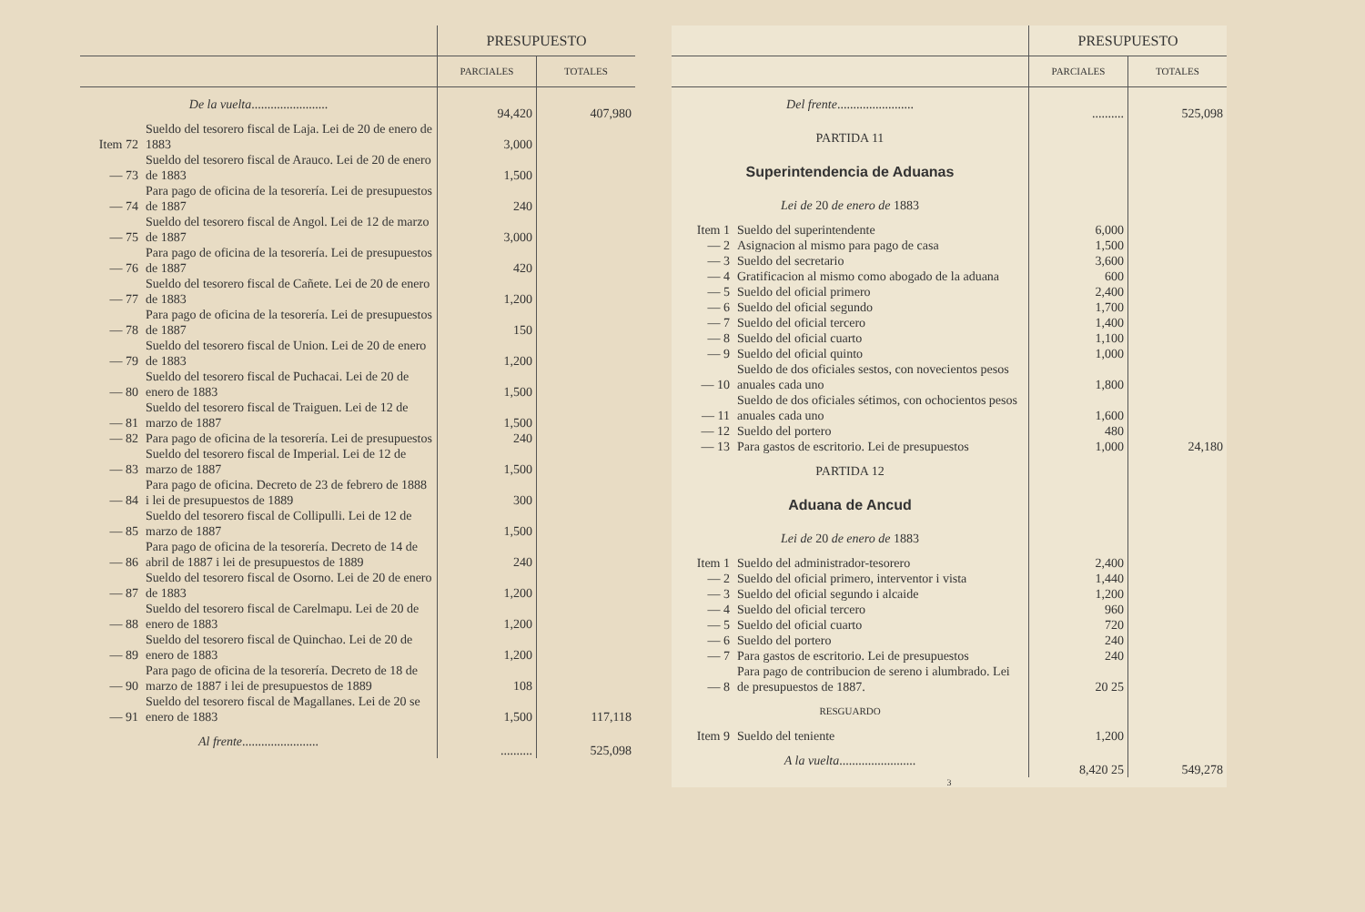| | | PRESUPUESTO | |
| --- | --- | --- | --- |
| | | PARCIALES | TOTALES |
| De la vuelta ........................ | | 94,420 | 407,980 |
| Item 72 | Sueldo del tesorero fiscal de Laja. Lei de 20 de enero de 1883 | 3,000 | |
| — 73 | Sueldo del tesorero fiscal de Arauco. Lei de 20 de enero de 1883 | 1,500 | |
| — 74 | Para pago de oficina de la tesorería. Lei de presupuestos de 1887 | 240 | |
| — 75 | Sueldo del tesorero fiscal de Angol. Lei de 12 de marzo de 1887 | 3,000 | |
| — 76 | Para pago de oficina de la tesorería. Lei de presupuestos de 1887 | 420 | |
| — 77 | Sueldo del tesorero fiscal de Cañete. Lei de 20 de enero de 1883 | 1,200 | |
| — 78 | Para pago de oficina de la tesorería. Lei de presupuestos de 1887 | 150 | |
| — 79 | Sueldo del tesorero fiscal de Union. Lei de 20 de enero de 1883 | 1,200 | |
| — 80 | Sueldo del tesorero fiscal de Puchacai. Lei de 20 de enero de 1883 | 1,500 | |
| — 81 | Sueldo del tesorero fiscal de Traiguen. Lei de 12 de marzo de 1887 | 1,500 | |
| — 82 | Para pago de oficina de la tesorería. Lei de presupuestos | 240 | |
| — 83 | Sueldo del tesorero fiscal de Imperial. Lei de 12 de marzo de 1887 | 1,500 | |
| — 84 | Para pago de oficina. Decreto de 23 de febrero de 1888 i lei de presupuestos de 1889 | 300 | |
| — 85 | Sueldo del tesorero fiscal de Collipulli. Lei de 12 de marzo de 1887 | 1,500 | |
| — 86 | Para pago de oficina de la tesorería. Decreto de 14 de abril de 1887 i lei de presupuestos de 1889 | 240 | |
| — 87 | Sueldo del tesorero fiscal de Osorno. Lei de 20 de enero de 1883 | 1,200 | |
| — 88 | Sueldo del tesorero fiscal de Carelmapu. Lei de 20 de enero de 1883 | 1,200 | |
| — 89 | Sueldo del tesorero fiscal de Quinchao. Lei de 20 de enero de 1883 | 1,200 | |
| — 90 | Para pago de oficina de la tesorería. Decreto de 18 de marzo de 1887 i lei de presupuestos de 1889 | 108 | |
| — 91 | Sueldo del tesorero fiscal de Magallanes. Lei de 20 se enero de 1883 | 1,500 | 117,118 |
| Al frente ........................ | | .......... | 525,098 |
| | | PRESUPUESTO | |
| --- | --- | --- | --- |
| | | PARCIALES | TOTALES |
| Del frente ........................ | | .......... | 525,098 |
| PARTIDA 11 | | | |
| Superintendencia de Aduanas | | | |
| Lei de 20 de enero de 1883 | | | |
| Item 1 | Sueldo del superintendente | 6,000 | |
| — 2 | Asignacion al mismo para pago de casa | 1,500 | |
| — 3 | Sueldo del secretario | 3,600 | |
| — 4 | Gratificacion al mismo como abogado de la aduana | 600 | |
| — 5 | Sueldo del oficial primero | 2,400 | |
| — 6 | Sueldo del oficial segundo | 1,700 | |
| — 7 | Sueldo del oficial tercero | 1,400 | |
| — 8 | Sueldo del oficial cuarto | 1,100 | |
| — 9 | Sueldo del oficial quinto | 1,000 | |
| — 10 | Sueldo de dos oficiales sestos, con novecientos pesos anuales cada uno | 1,800 | |
| — 11 | Sueldo de dos oficiales sétimos, con ochocientos pesos anuales cada uno | 1,600 | |
| — 12 | Sueldo del portero | 480 | |
| — 13 | Para gastos de escritorio. Lei de presupuestos | 1,000 | 24,180 |
| PARTIDA 12 | | | |
| Aduana de Ancud | | | |
| Lei de 20 de enero de 1883 | | | |
| Item 1 | Sueldo del administrador-tesorero | 2,400 | |
| — 2 | Sueldo del oficial primero, interventor i vista | 1,440 | |
| — 3 | Sueldo del oficial segundo i alcaide | 1,200 | |
| — 4 | Sueldo del oficial tercero | 960 | |
| — 5 | Sueldo del oficial cuarto | 720 | |
| — 6 | Sueldo del portero | 240 | |
| — 7 | Para gastos de escritorio. Lei de presupuestos | 240 | |
| — 8 | Para pago de contribucion de sereno i alumbrado. Lei de presupuestos de 1887. | 20 25 | |
| RESGUARDO | | | |
| Item 9 | Sueldo del teniente | 1,200 | |
| A la vuelta ........................ | | 8,420 25 | 549,278 |
3